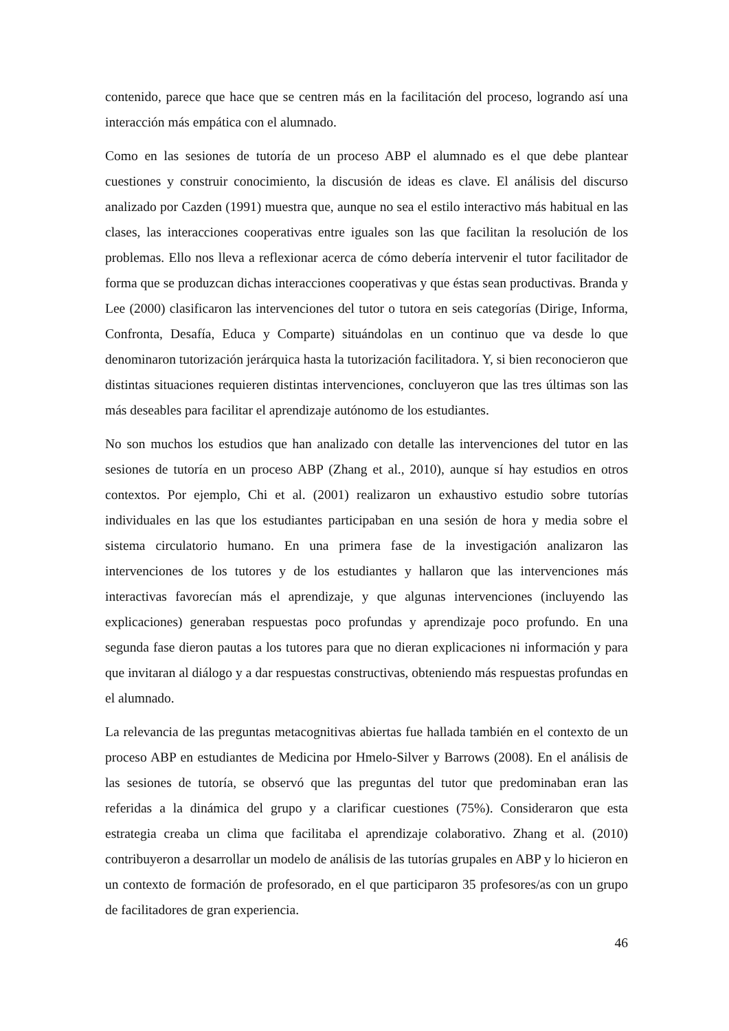contenido, parece que hace que se centren más en la facilitación del proceso, logrando así una interacción más empática con el alumnado.
Como en las sesiones de tutoría de un proceso ABP el alumnado es el que debe plantear cuestiones y construir conocimiento, la discusión de ideas es clave. El análisis del discurso analizado por Cazden (1991) muestra que, aunque no sea el estilo interactivo más habitual en las clases, las interacciones cooperativas entre iguales son las que facilitan la resolución de los problemas. Ello nos lleva a reflexionar acerca de cómo debería intervenir el tutor facilitador de forma que se produzcan dichas interacciones cooperativas y que éstas sean productivas. Branda y Lee (2000) clasificaron las intervenciones del tutor o tutora en seis categorías (Dirige, Informa, Confronta, Desafía, Educa y Comparte) situándolas en un continuo que va desde lo que denominaron tutorización jerárquica hasta la tutorización facilitadora. Y, si bien reconocieron que distintas situaciones requieren distintas intervenciones, concluyeron que las tres últimas son las más deseables para facilitar el aprendizaje autónomo de los estudiantes.
No son muchos los estudios que han analizado con detalle las intervenciones del tutor en las sesiones de tutoría en un proceso ABP (Zhang et al., 2010), aunque sí hay estudios en otros contextos. Por ejemplo, Chi et al. (2001) realizaron un exhaustivo estudio sobre tutorías individuales en las que los estudiantes participaban en una sesión de hora y media sobre el sistema circulatorio humano. En una primera fase de la investigación analizaron las intervenciones de los tutores y de los estudiantes y hallaron que las intervenciones más interactivas favorecían más el aprendizaje, y que algunas intervenciones (incluyendo las explicaciones) generaban respuestas poco profundas y aprendizaje poco profundo. En una segunda fase dieron pautas a los tutores para que no dieran explicaciones ni información y para que invitaran al diálogo y a dar respuestas constructivas, obteniendo más respuestas profundas en el alumnado.
La relevancia de las preguntas metacognitivas abiertas fue hallada también en el contexto de un proceso ABP en estudiantes de Medicina por Hmelo-Silver y Barrows (2008). En el análisis de las sesiones de tutoría, se observó que las preguntas del tutor que predominaban eran las referidas a la dinámica del grupo y a clarificar cuestiones (75%). Consideraron que esta estrategia creaba un clima que facilitaba el aprendizaje colaborativo. Zhang et al. (2010) contribuyeron a desarrollar un modelo de análisis de las tutorías grupales en ABP y lo hicieron en un contexto de formación de profesorado, en el que participaron 35 profesores/as con un grupo de facilitadores de gran experiencia.
46